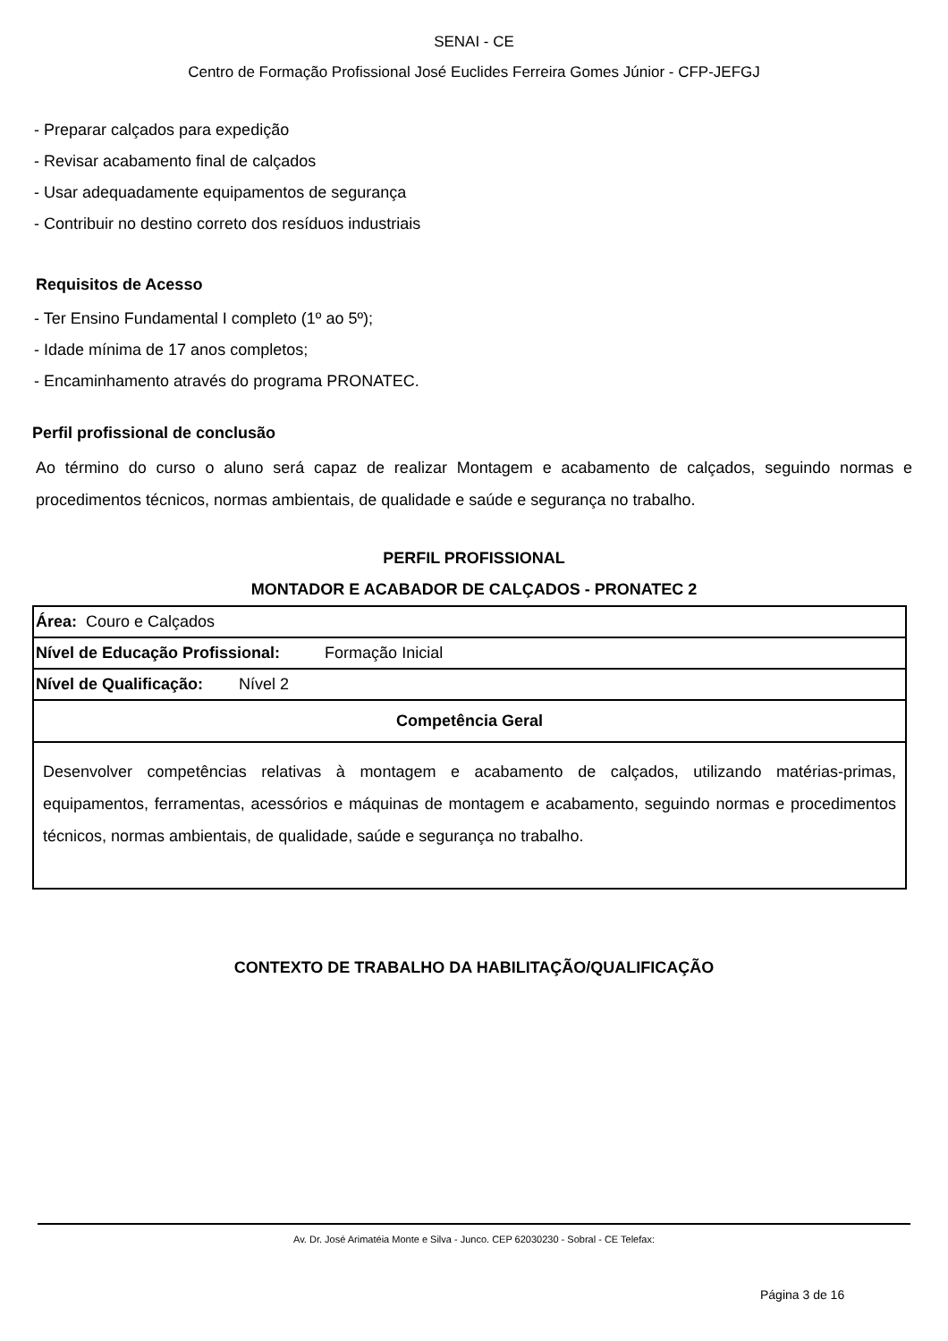SENAI - CE
Centro de Formação Profissional José Euclides Ferreira Gomes Júnior - CFP-JEFGJ
- Preparar calçados para expedição
- Revisar acabamento final de calçados
- Usar adequadamente equipamentos de segurança
- Contribuir no destino correto dos resíduos industriais
Requisitos de Acesso
- Ter Ensino Fundamental I completo (1º ao 5º);
- Idade mínima de 17 anos completos;
- Encaminhamento através do programa PRONATEC.
Perfil profissional de conclusão
Ao término do curso o aluno será capaz de realizar Montagem e acabamento de calçados, seguindo normas e procedimentos técnicos, normas ambientais, de qualidade e saúde e segurança no trabalho.
PERFIL PROFISSIONAL
MONTADOR E ACABADOR DE CALÇADOS - PRONATEC 2
| Área: Couro e Calçados |
| Nível de Educação Profissional: Formação Inicial |
| Nível de Qualificação: Nível 2 |
| Competência Geral |
| Desenvolver competências relativas à montagem e acabamento de calçados, utilizando matérias-primas, equipamentos, ferramentas, acessórios e máquinas de montagem e acabamento, seguindo normas e procedimentos técnicos, normas ambientais, de qualidade, saúde e segurança no trabalho. |
CONTEXTO DE TRABALHO DA HABILITAÇÃO/QUALIFICAÇÃO
Av. Dr. José Arimatéia Monte e Silva - Junco. CEP 62030230 - Sobral - CE Telefax:
Página 3 de 16